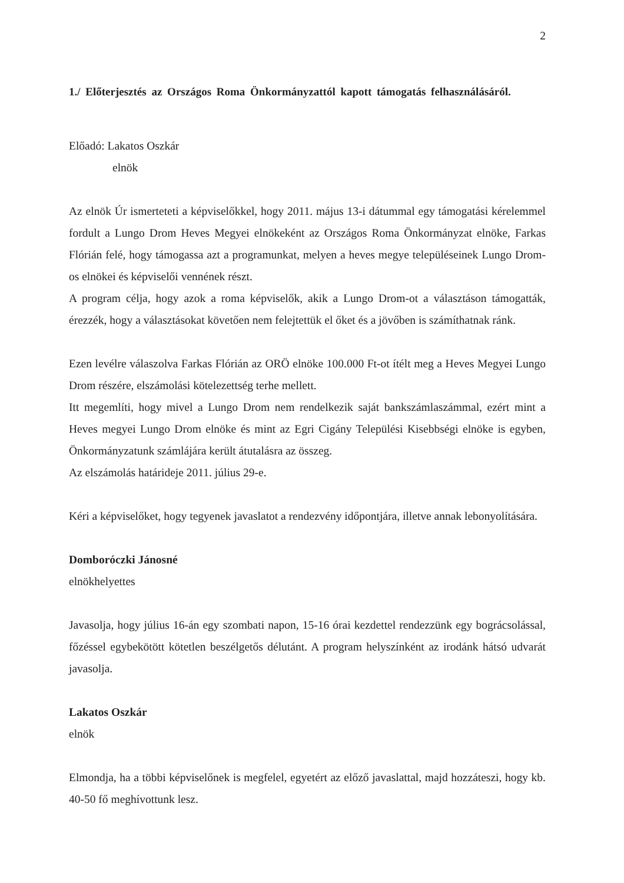2
1./ Előterjesztés az Országos Roma Önkormányzattól kapott támogatás felhasználásáról.
Előadó: Lakatos Oszkár
elnök
Az elnök Úr ismerteteti a képviselőkkel, hogy 2011. május 13-i dátummal egy támogatási kérelemmel fordult a Lungo Drom Heves Megyei elnökeként az Országos Roma Önkormányzat elnöke, Farkas Flórián felé, hogy támogassa azt a programunkat, melyen a heves megye településeinek Lungo Drom-os elnökei és képviselői vennének részt.
A program célja, hogy azok a roma képviselők, akik a Lungo Drom-ot a választáson támogatták, érezzék, hogy a választásokat követően nem felejtettük el őket és a jövőben is számíthatnak ránk.
Ezen levélre válaszolva Farkas Flórián az ORÖ elnöke 100.000 Ft-ot ítélt meg a Heves Megyei Lungo Drom részére, elszámolási kötelezettség terhe mellett.
Itt megemlíti, hogy mivel a Lungo Drom nem rendelkezik saját bankszámlaszámmal, ezért mint a Heves megyei Lungo Drom elnöke és mint az Egri Cigány Települési Kisebbségi elnöke is egyben, Önkormányzatunk számlájára került átutalásra az összeg.
Az elszámolás határideje 2011. július 29-e.
Kéri a képviselőket, hogy tegyenek javaslatot a rendezvény időpontjára, illetve annak lebonyolítására.
Domboróczki Jánosné
elnökhelyettes
Javasolja, hogy július 16-án egy szombati napon, 15-16 órai kezdettel rendezzünk egy bográcsolással, főzéssel egybekötött kötetlen beszélgetős délutánt. A program helyszínként az irodánk hátsó udvarát javasolja.
Lakatos Oszkár
elnök
Elmondja, ha a többi képviselőnek is megfelel, egyetért az előző javaslattal, majd hozzáteszi, hogy kb. 40-50 fő meghívottunk lesz.